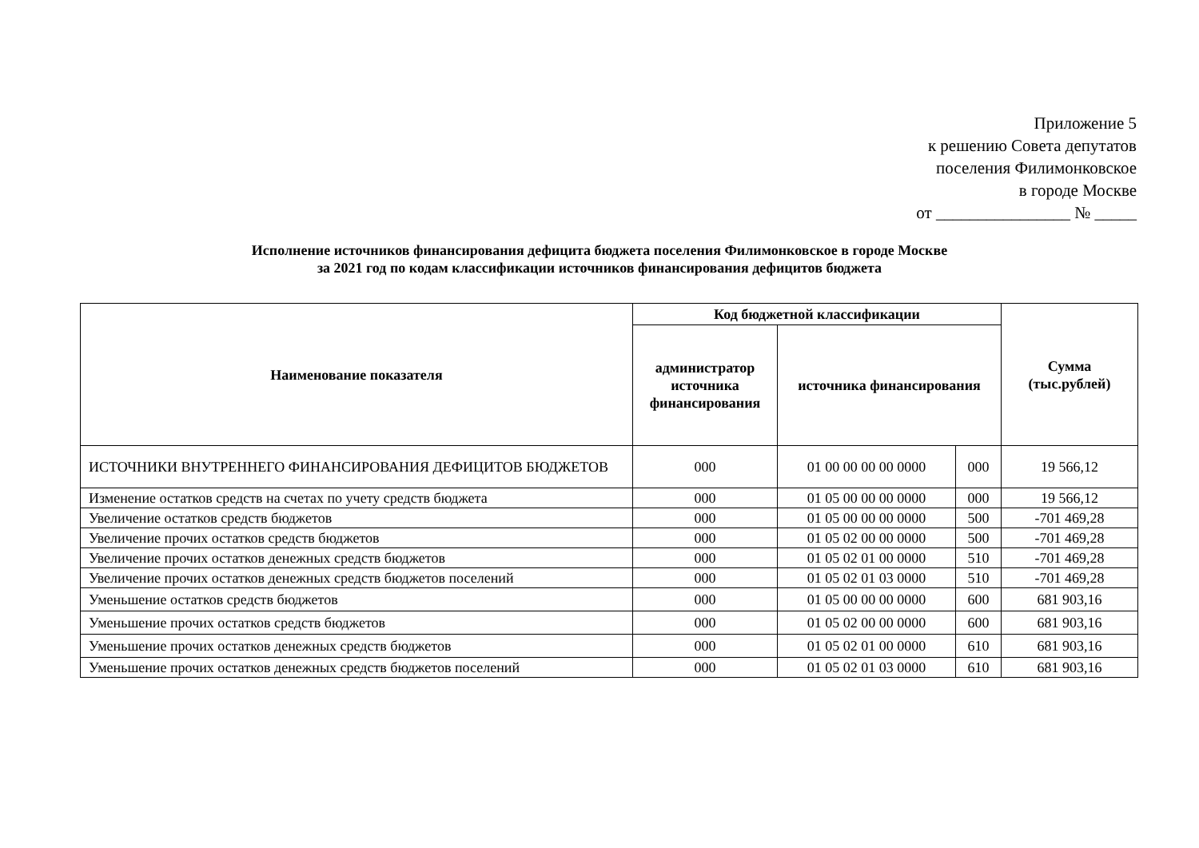Приложение 5
к решению Совета депутатов
поселения Филимонковское
в городе Москве
от ________________ № _____
Исполнение источников финансирования дефицита бюджета поселения Филимонковское в городе Москве
за 2021 год по кодам классификации источников финансирования дефицитов бюджета
| Наименование показателя | Код бюджетной классификации | | | Сумма (тыс.рублей) |
| --- | --- | --- | --- | --- |
| | администратор источника финансирования | источника финансирования | | |
| ИСТОЧНИКИ ВНУТРЕННЕГО ФИНАНСИРОВАНИЯ ДЕФИЦИТОВ БЮДЖЕТОВ | 000 | 01 00 00 00 00 0000 | 000 | 19 566,12 |
| Изменение остатков средств на счетах по учету средств бюджета | 000 | 01 05 00 00 00 0000 | 000 | 19 566,12 |
| Увеличение остатков средств бюджетов | 000 | 01 05 00 00 00 0000 | 500 | -701 469,28 |
| Увеличение прочих остатков средств бюджетов | 000 | 01 05 02 00 00 0000 | 500 | -701 469,28 |
| Увеличение прочих остатков денежных средств бюджетов | 000 | 01 05 02 01 00 0000 | 510 | -701 469,28 |
| Увеличение прочих остатков денежных средств бюджетов поселений | 000 | 01 05 02 01 03 0000 | 510 | -701 469,28 |
| Уменьшение остатков средств бюджетов | 000 | 01 05 00 00 00 0000 | 600 | 681 903,16 |
| Уменьшение прочих остатков средств бюджетов | 000 | 01 05 02 00 00 0000 | 600 | 681 903,16 |
| Уменьшение прочих остатков денежных средств бюджетов | 000 | 01 05 02 01 00 0000 | 610 | 681 903,16 |
| Уменьшение прочих остатков денежных средств бюджетов поселений | 000 | 01 05 02 01 03 0000 | 610 | 681 903,16 |